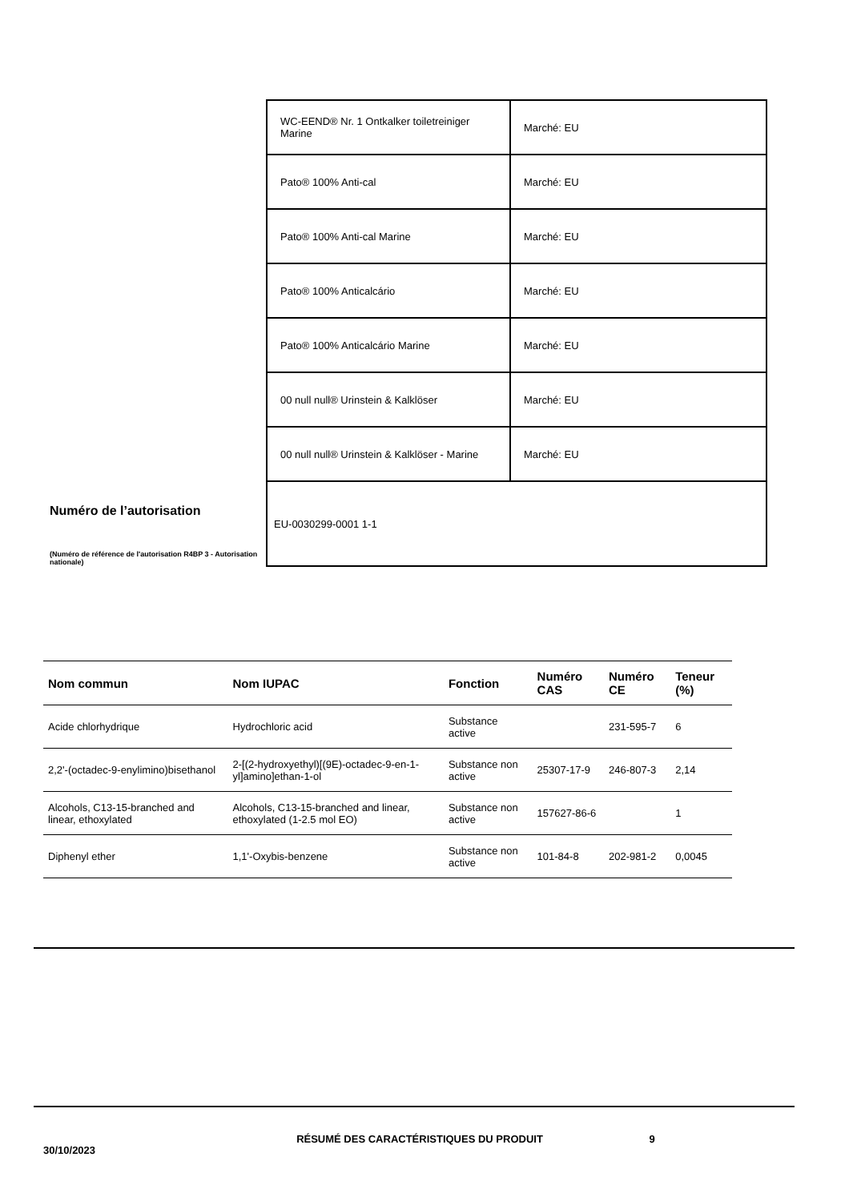Numéro de l’autorisation
(Numéro de référence de l'autorisation R4BP 3 - Autorisation nationale)
| WC-EEND® Nr. 1 Ontkalker toiletreiniger Marine | Marché: EU |
| Pato® 100% Anti-cal | Marché: EU |
| Pato® 100% Anti-cal Marine | Marché: EU |
| Pato® 100% Anticalcário | Marché: EU |
| Pato® 100% Anticalcário Marine | Marché: EU |
| 00 null null® Urinstein & Kalklöser | Marché: EU |
| 00 null null® Urinstein & Kalklöser - Marine | Marché: EU |
| EU-0030299-0001 1-1 | |
| Nom commun | Nom IUPAC | Fonction | Numéro CAS | Numéro CE | Teneur (%) |
| --- | --- | --- | --- | --- | --- |
| Acide chlorhydrique | Hydrochloric acid | Substance active | | 231-595-7 | 6 |
| 2,2'-(octadec-9-enylimino)bisethanol | 2-[(2-hydroxyethyl)[(9E)-octadec-9-en-1-yl]amino]ethan-1-ol | Substance non active | 25307-17-9 | 246-807-3 | 2,14 |
| Alcohols, C13-15-branched and linear, ethoxylated | Alcohols, C13-15-branched and linear, ethoxylated (1-2.5 mol EO) | Substance non active | 157627-86-6 | | 1 |
| Diphenyl ether | 1,1'-Oxybis-benzene | Substance non active | 101-84-8 | 202-981-2 | 0,0045 |
30/10/2023
RÉSUMÉ DES CARACTÉRISTIQUES DU PRODUIT 9